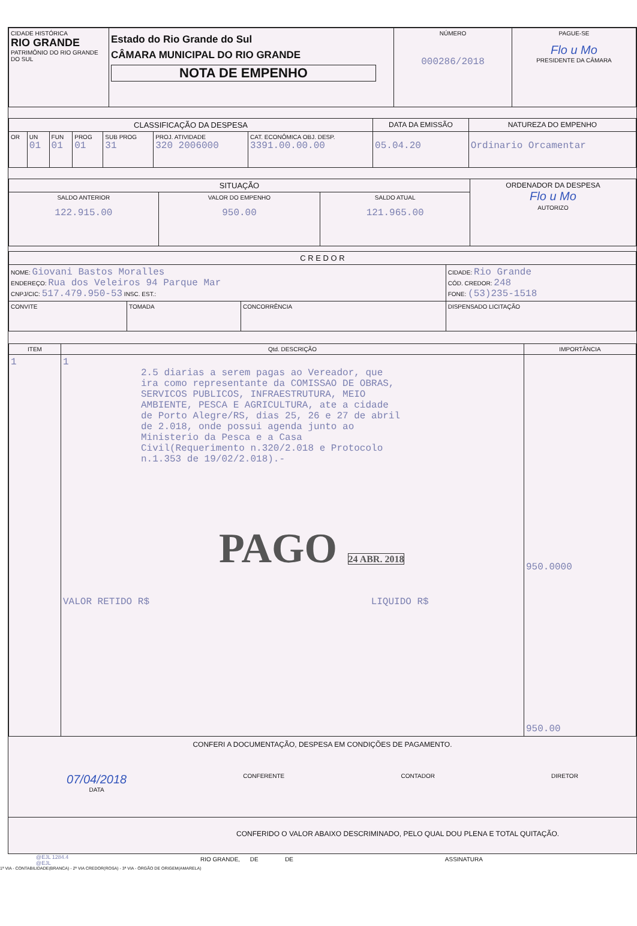| CIDADE HISTÓRICA RIO GRANDE PATRIMÔNIO DO RIO GRANDE DO SUL | Estado do Rio Grande do Sul CÂMARA MUNICIPAL DO RIO GRANDE NOTA DE EMPENHO | NÚMERO 000286/2018 | PAGUE-SE Flo u Mo PRESIDENTE DA CÂMARA |
| CLASSIFICAÇÃO DA DESPESA | | | | | | | DATA DA EMISSÃO | NATUREZA DO EMPENHO |
| --- | --- | --- | --- | --- | --- | --- | --- | --- |
| OR | UN 01 | FUN 01 | PROG 01 | SUB PROG 31 | PROJ. ATIVIDADE 320 2006000 | CAT. ECONÔMICA OBJ. DESP. 3391.00.00.00 | 05.04.20 | Ordinario Orcamentar |
| SITUAÇÃO | | | ORDENADOR DA DESPESA Flo u Mo AUTORIZO |
| SALDO ANTERIOR 122.915.00 | VALOR DO EMPENHO 950.00 | SALDO ATUAL 121.965.00 | |
| C R E D O R | | | |
| --- | --- | --- | --- |
| NOME: Giovani Bastos Moralles ENDEREÇO: Rua dos Veleiros 94 Parque Mar CNPJ/CIC: 517.479.950-53 INSC. EST.: | | | CIDADE: Rio Grande CÓD. CREDOR: 248 FONE: (53)235-1518 |
| CONVITE | TOMADA | CONCORRÊNCIA | DISPENSADO LICITAÇÃO |
| ITEM | Qtd. DESCRIÇÃO | IMPORTÂNCIA |
| --- | --- | --- |
| 1 | 1 2.5 diarias a serem pagas ao Vereador, que ira como representante da COMISSAO DE OBRAS, SERVICOS PUBLICOS, INFRAESTRUTURA, MEIO AMBIENTE, PESCA E AGRICULTURA, ate a cidade de Porto Alegre/RS, dias 25, 26 e 27 de abril de 2.018, onde possui agenda junto ao Ministerio da Pesca e a Casa Civil(Requerimento n.320/2.018 e Protocolo n.1.353 de 19/02/2.018).- PAGO 24 ABR. 2018 VALOR RETIDO R$ LIQUIDO R$ | 950.0000 950.00 |
CONFERI A DOCUMENTAÇÃO, DESPESA EM CONDIÇÕES DE PAGAMENTO.
07/04/2018
DATA
CONFERENTE CONTADOR DIRETOR
CONFERIDO O VALOR ABAIXO DESCRIMINADO, PELO QUAL DOU PLENA E TOTAL QUITAÇÃO.
RIO GRANDE, DE DE ASSINATURA
@EJL 1284.4
@EJL
1ª VIA - CONTABILIDADE(BRANCA) - 2ª VIA CREDOR(ROSA) - 3ª VIA - ÓRGÃO DE ORIGEM(AMARELA)